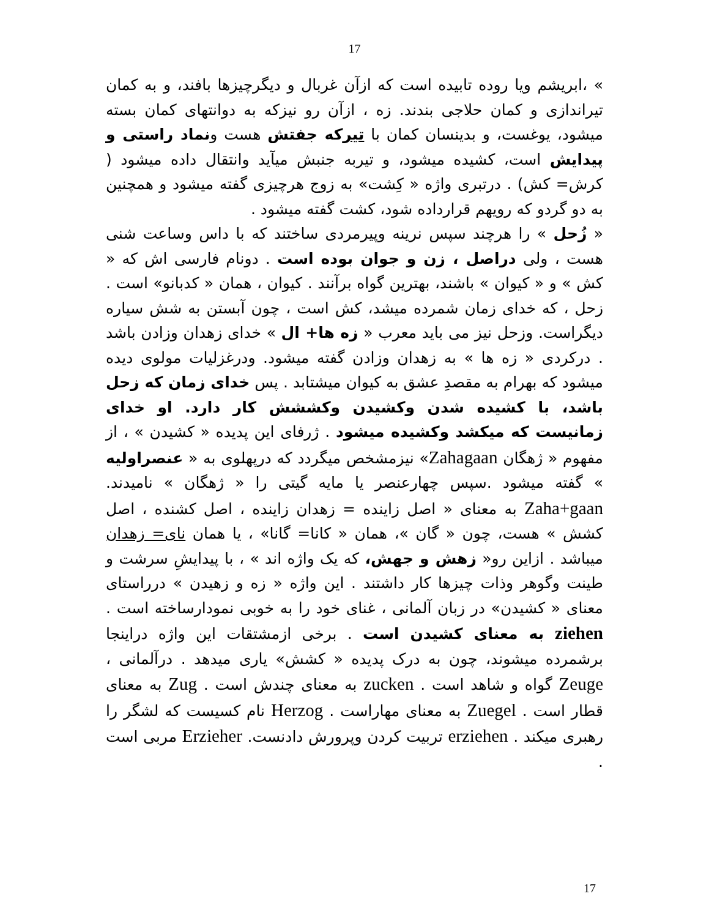17
» ،ابریشم ویا روده تابیده است که ازآن غربال و دیگرچیزها بافند، و به کمان تیراندازی و کمان حلاجی بندند. زه ، ازآن رو نیزکه به دوانتهای کمان بسته میشود، یوغست، و بدینسان کمان با تیرکه جفتش هست ونماد راستی و پیدایش است، کشیده میشود، و تیربه جنبش میآید وانتقال داده میشود ( کرش= کش) . درتبری واژه « کِشت» به زوج هرچیزی گفته میشود و همچنین به دو گردو که رویهم قرارداده شود، کشت گفته میشود .
« زُحل » را هرچند سپس نرینه وپیرمردی ساختند که با داس وساعت شنی هست ، ولی دراصل ، زن و جوان بوده است . دونام فارسی اش که « کش » و « کیوان » باشند، بهترین گواه برآنند . کیوان ، همان « کدبانو» است . زحل ، که خدای زمان شمرده میشد، کش است ، چون آبستن به شش سیاره دیگراست. وزحل نیز می باید معرب « زه ها+ ال » خدای زهدان وزادن باشد . درکردی « زه ها » به زهدان وزادن گفته میشود. ودرغزلیات مولوی دیده میشود که بهرام به مقصدِ عشق به کیوان میشتابد . پس خدای زمان که زحل باشد، با کشیده شدن وکشیدن وکششش کار دارد. او خدای زمانیست که میکشد وکشیده میشود . ژرفای این پدیده « کشیدن » ، از مفهوم « ژهگان Zahagaan» نیزمشخص میگردد که درپهلوی به « عنصراولیه » گفته میشود .سپس چهارعنصر یا مایه گیتی را « ژهگان » نامیدند. Zaha+gaan به معنای « اصل زاینده = زهدان زاینده ، اصل کشنده ، اصل کشش » هست، چون « گان »، همان « کانا= گانا» ، یا همان نای= زهدان میباشد . ازاین رو« زهش و جهش، که یک واژه اند » ، با پیدایشِ سرشت و طینت وگوهر وذات چیزها کار داشتند . این واژه « زه و زهیدن » درراستای معنای « کشیدن» در زبان آلمانی ، غنای خود را به خوبی نمودارساخته است . ziehen به معنای کشیدن است . برخی ازمشتقات این واژه دراینجا برشمرده میشوند، چون به درک پدیده « کشش» یاری میدهد . درآلمانی ، Zeuge گواه و شاهد است . zucken به معنای چندش است . Zug به معنای قطار است . Zuegel به معنای مهاراست . Herzog نام کسیست که لشگر را رهبری میکند . erziehen تربیت کردن وپرورش دادنست. Erzieher مربی است .
17